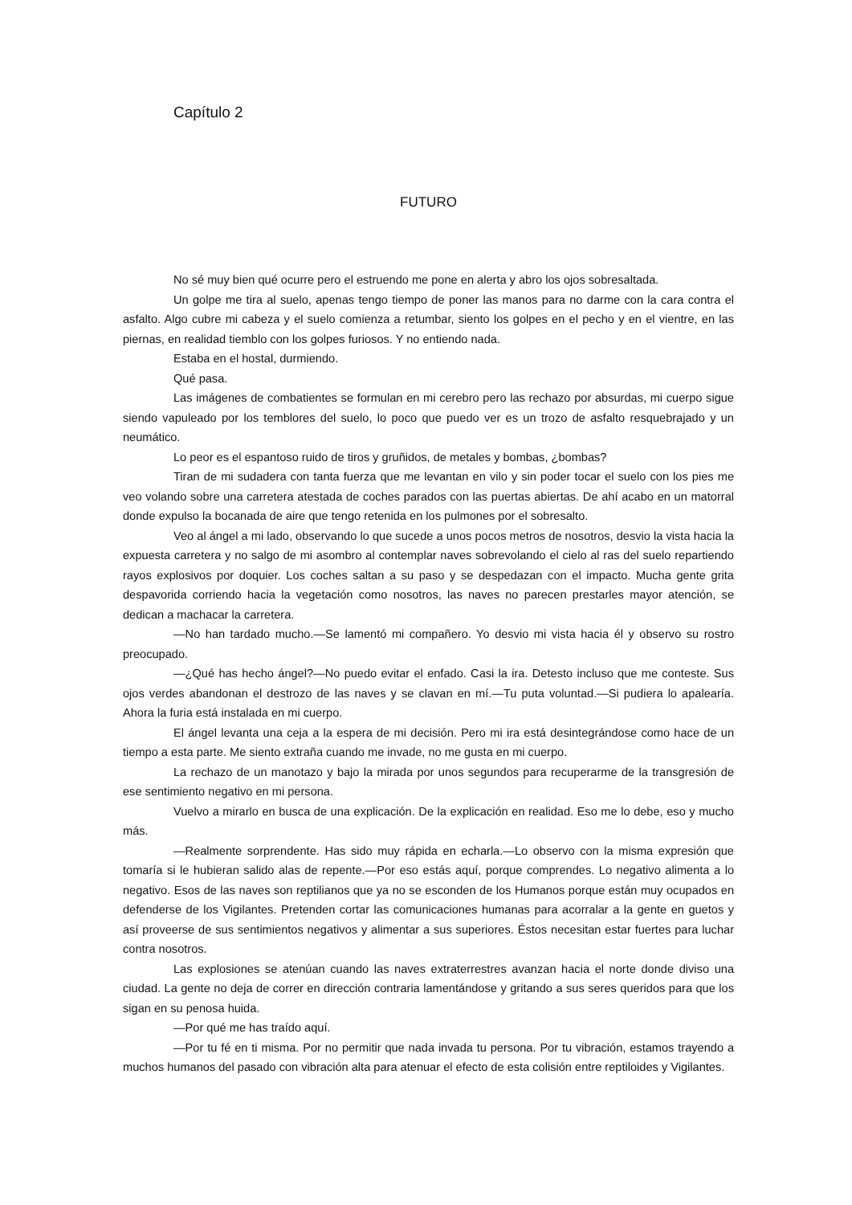Capítulo 2
FUTURO
No sé muy bien qué ocurre pero el estruendo me pone en alerta y abro los ojos sobresaltada.
Un golpe me tira al suelo, apenas tengo tiempo de poner las manos para no darme con la cara contra el asfalto. Algo cubre mi cabeza y el suelo comienza a retumbar, siento los golpes en el pecho y en el vientre, en las piernas, en realidad tiemblo con los golpes furiosos. Y no entiendo nada.
Estaba en el hostal, durmiendo.
Qué pasa.
Las imágenes de combatientes se formulan en mi cerebro pero las rechazo por absurdas, mi cuerpo sigue siendo vapuleado por los temblores del suelo, lo poco que puedo ver es un trozo de asfalto resquebrajado y un neumático.
Lo peor es el espantoso ruido de tiros y gruñidos, de metales y bombas, ¿bombas?
Tiran de mi sudadera con tanta fuerza que me levantan en vilo y sin poder tocar el suelo con los pies me veo volando sobre una carretera atestada de coches parados con las puertas abiertas. De ahí acabo en un matorral donde expulso la bocanada de aire que tengo retenida en los pulmones por el sobresalto.
Veo al ángel a mi lado, observando lo que sucede a unos pocos metros de nosotros, desvio la vista hacia la expuesta carretera y no salgo de mi asombro al contemplar naves sobrevolando el cielo al ras del suelo repartiendo rayos explosivos por doquier. Los coches saltan a su paso y se despedazan con el impacto. Mucha gente grita despavorida corriendo hacia la vegetación como nosotros, las naves no parecen prestarles mayor atención, se dedican a machacar la carretera.
—No han tardado mucho.—Se lamentó mi compañero. Yo desvio mi vista hacia él y observo su rostro preocupado.
—¿Qué has hecho ángel?—No puedo evitar el enfado. Casi la ira. Detesto incluso que me conteste. Sus ojos verdes abandonan el destrozo de las naves y se clavan en mí.—Tu puta voluntad.—Si pudiera lo apalearía. Ahora la furia está instalada en mi cuerpo.
El ángel levanta una ceja a la espera de mi decisión. Pero mi ira está desintegrándose como hace de un tiempo a esta parte. Me siento extraña cuando me invade, no me gusta en mi cuerpo.
La rechazo de un manotazo y bajo la mirada por unos segundos para recuperarme de la transgresión de ese sentimiento negativo en mi persona.
Vuelvo a mirarlo en busca de una explicación. De la explicación en realidad. Eso me lo debe, eso y mucho más.
—Realmente sorprendente. Has sido muy rápida en echarla.—Lo observo con la misma expresión que tomaría si le hubieran salido alas de repente.—Por eso estás aquí, porque comprendes. Lo negativo alimenta a lo negativo. Esos de las naves son reptilianos que ya no se esconden de los Humanos porque están muy ocupados en defenderse de los Vigilantes. Pretenden cortar las comunicaciones humanas para acorralar a la gente en guetos y así proveerse de sus sentimientos negativos y alimentar a sus superiores. Éstos necesitan estar fuertes para luchar contra nosotros.
Las explosiones se atenúan cuando las naves extraterrestres avanzan hacia el norte donde diviso una ciudad. La gente no deja de correr en dirección contraria lamentándose y gritando a sus seres queridos para que los sigan en su penosa huida.
—Por qué me has traído aquí.
—Por tu fé en ti misma. Por no permitir que nada invada tu persona. Por tu vibración, estamos trayendo a muchos humanos del pasado con vibración alta para atenuar el efecto de esta colisión entre reptiloides y Vigilantes.